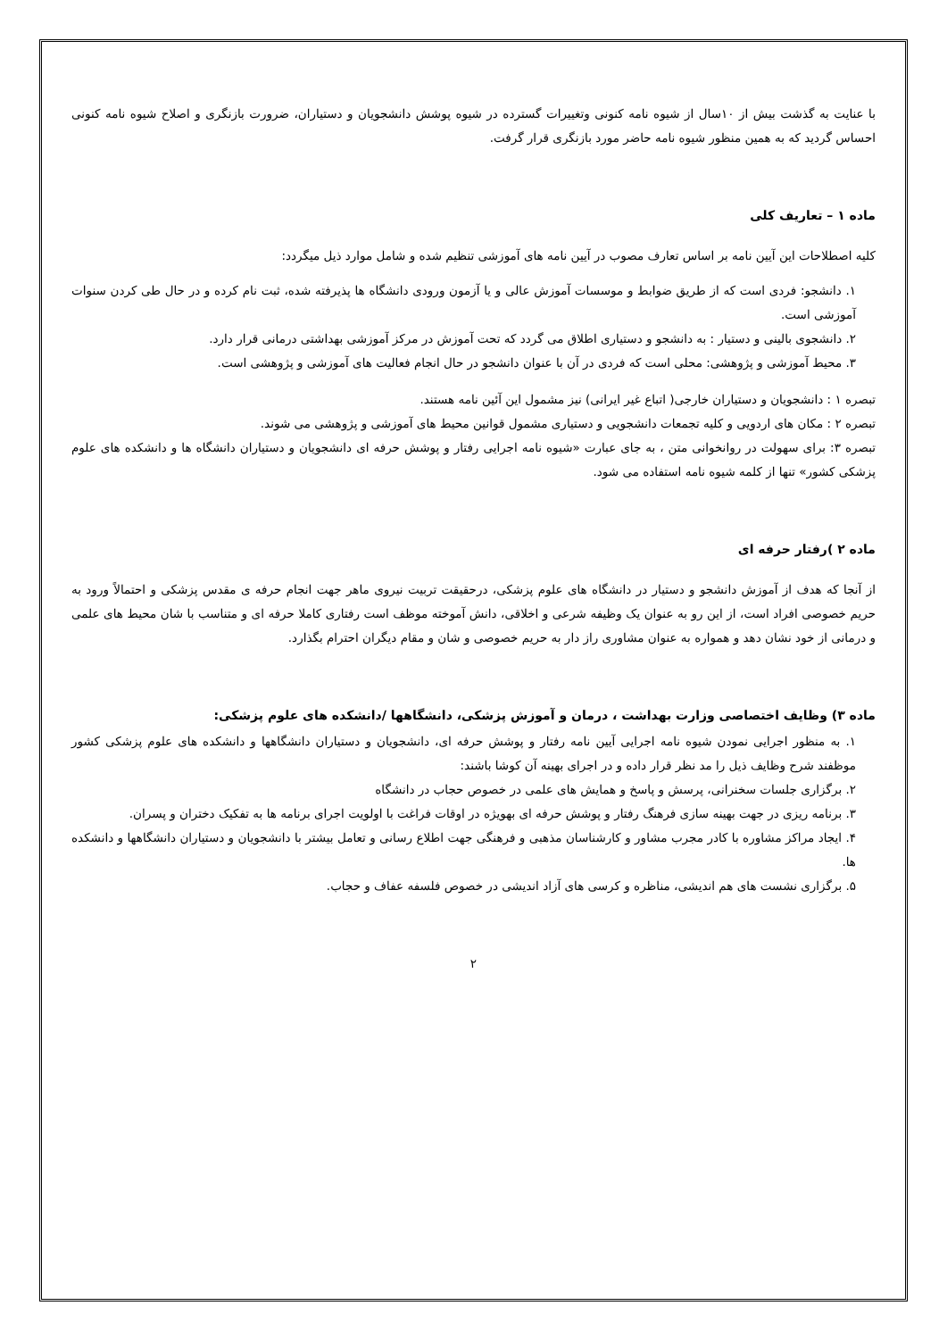با عنایت به گذشت بیش از ۱۰سال از شیوه نامه کنونی وتغییرات گسترده در شیوه پوشش دانشجویان و دستیاران، ضرورت بازنگری و اصلاح شیوه نامه کنونی احساس گردید که به همین منظور شیوه نامه حاضر مورد بازنگری قرار گرفت.
ماده ۱ – تعاریف کلی
کلیه اصطلاحات این آیین نامه بر اساس تعارف مصوب در آیین نامه های آموزشی تنظیم شده و شامل موارد ذیل میگردد:
۱. دانشجو: فردی است که از طریق ضوابط و موسسات آموزش عالی و یا آزمون ورودی دانشگاه ها پذیرفته شده، ثبت نام کرده و در حال طی کردن سنوات آموزشی است.
۲. دانشجوی بالینی و دستیار : به دانشجو و دستیاری اطلاق می گردد که تحت آموزش در مرکز آموزشی بهداشتی درمانی قرار دارد.
۳. محیط آموزشی و پژوهشی: محلی است که فردی در آن با عنوان دانشجو در حال انجام فعالیت های آموزشی و پژوهشی است.
تبصره ۱ : دانشجویان و دستیاران خارجی( اتباع غیر ایرانی) نیز مشمول این آئین نامه هستند.
تبصره ۲ : مکان های اردویی و کلیه تجمعات دانشجویی و دستیاری مشمول قوانین محیط های آموزشی و پژوهشی می شوند.
تبصره ۳: برای سهولت در روانخوانی متن ، به جای عبارت «شیوه نامه اجرایی رفتار و پوشش حرفه ای دانشجویان و دستیاران دانشگاه ها و دانشکده های علوم پزشکی کشور» تنها از کلمه شیوه نامه استفاده می شود.
ماده ۲ )رفتار حرفه ای
از آنجا که هدف از آموزش دانشجو و دستیار در دانشگاه های علوم پزشکی، درحقیقت تربیت نیروی ماهر جهت انجام حرفه ی مقدس پزشکی و احتمالاً ورود به حریم خصوصی افراد است، از این رو به عنوان یک وظیفه شرعی و اخلاقی، دانش آموخته موظف است رفتاری کاملا حرفه ای و متناسب با شان محیط های علمی و درمانی از خود نشان دهد و همواره به عنوان مشاوری راز دار به حریم خصوصی و شان و مقام دیگران احترام بگذارد.
ماده ۳) وظایف اختصاصی وزارت بهداشت ، درمان و آموزش پزشکی، دانشگاهها /دانشکده های علوم پزشکی:
۱. به منظور اجرایی نمودن شیوه نامه اجرایی آیین نامه رفتار و پوشش حرفه ای، دانشجویان و دستیاران دانشگاهها و دانشکده های علوم پزشکی کشور موظفند شرح وظایف ذیل را مد نظر قرار داده و در اجرای بهینه آن کوشا باشند:
۲. برگزاری جلسات سخنرانی، پرسش و پاسخ و همایش های علمی در خصوص حجاب در دانشگاه
۳. برنامه ریزی در جهت بهینه سازی فرهنگ رفتار و پوشش حرفه ای بهویژه در اوقات فراغت با اولویت اجرای برنامه ها به تفکیک دختران و پسران.
۴. ایجاد مراکز مشاوره با کادر مجرب مشاور و کارشناسان مذهبی و فرهنگی جهت اطلاع رسانی و تعامل بیشتر با دانشجویان و دستیاران دانشگاهها و دانشکده ها.
۵. برگزاری نشست های هم اندیشی، مناظره و کرسی های آزاد اندیشی در خصوص فلسفه عفاف و حجاب.
۲